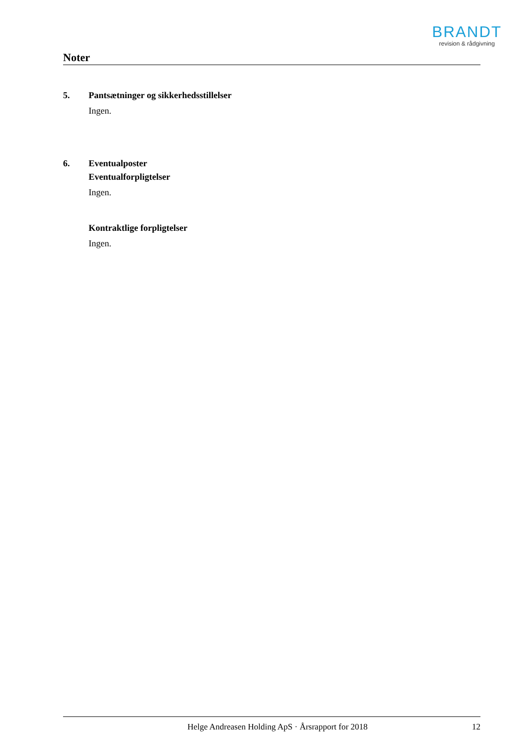BRANDT
revision & rådgivning
Noter
5. Pantsætninger og sikkerhedsstillelser
Ingen.
6. Eventualposter
Eventualforpligtelser
Ingen.
Kontraktlige forpligtelser
Ingen.
Helge Andreasen Holding ApS · Årsrapport for 2018 12